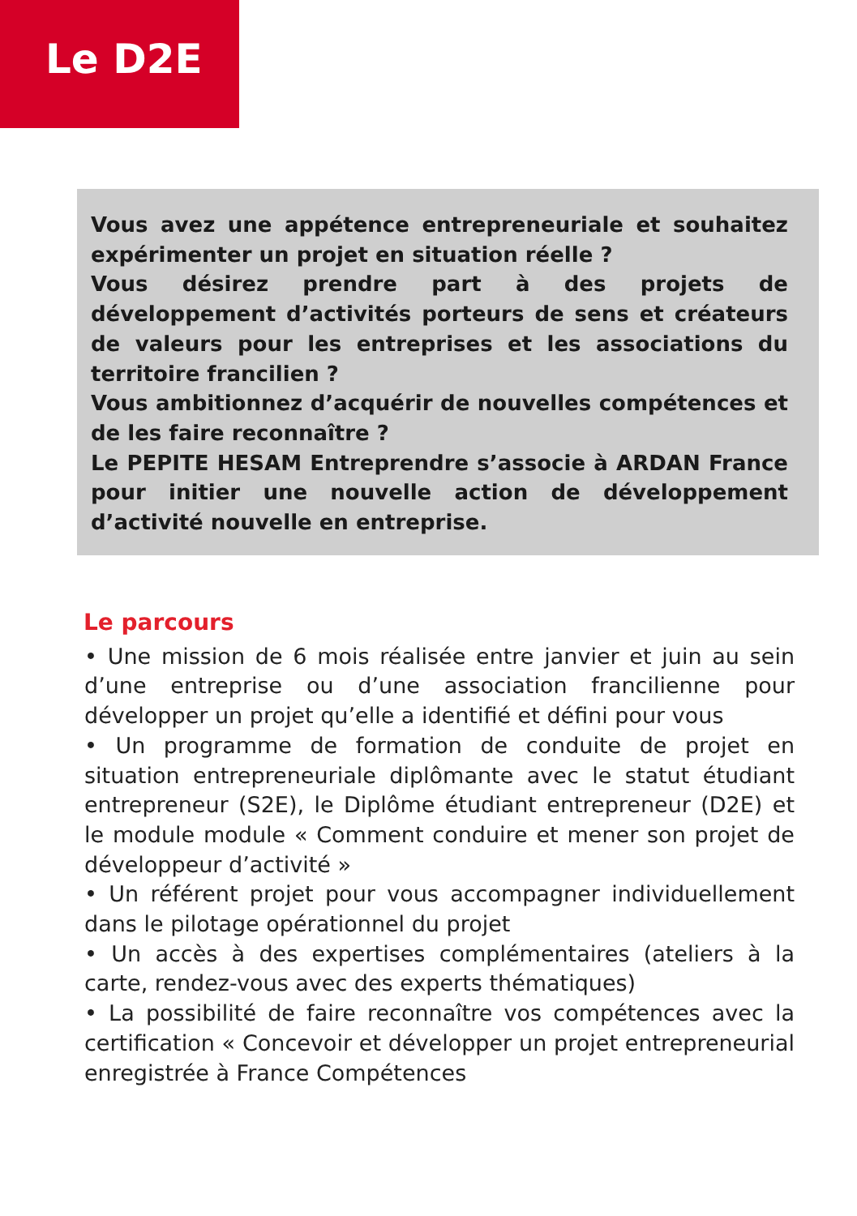Le D2E
Vous avez une appétence entrepreneuriale et souhaitez expérimenter un projet en situation réelle ?
Vous désirez prendre part à des projets de développement d’activités porteurs de sens et créateurs de valeurs pour les entreprises et les associations du territoire francilien ?
Vous ambitionnez d’acquérir de nouvelles compétences et de les faire reconnaître ?
Le PEPITE HESAM Entreprendre s’associe à ARDAN France pour initier une nouvelle action de développement d’activité nouvelle en entreprise.
Le parcours
• Une mission de 6 mois réalisée entre janvier et juin au sein d’une entreprise ou d’une association francilienne pour développer un projet qu’elle a identifié et défini pour vous
• Un programme de formation de conduite de projet en situation entrepreneuriale diplômante avec le statut étudiant entrepreneur (S2E), le Diplôme étudiant entrepreneur (D2E) et le module module « Comment conduire et mener son projet de développeur d’activité »
• Un référent projet pour vous accompagner individuellement dans le pilotage opérationnel du projet
• Un accès à des expertises complémentaires (ateliers à la carte, rendez-vous avec des experts thématiques)
• La possibilité de faire reconnaître vos compétences avec la certification « Concevoir et développer un projet entrepreneurial enregistrée à France Compétences